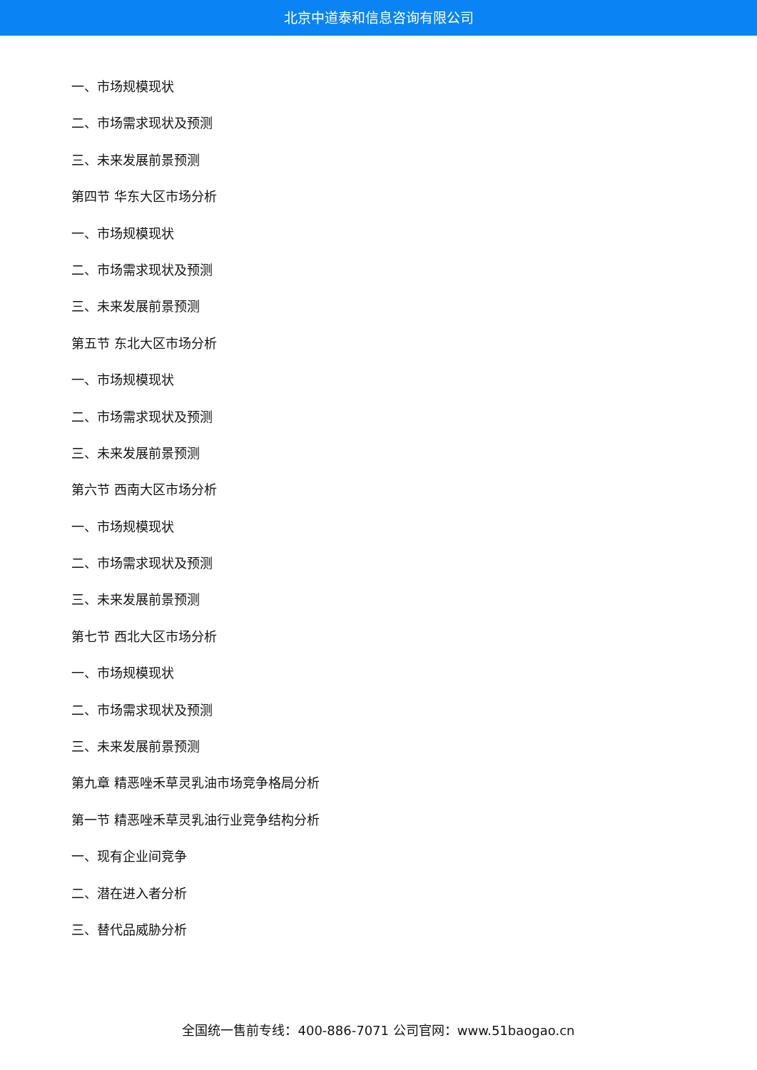北京中道泰和信息咨询有限公司
一、市场规模现状
二、市场需求现状及预测
三、未来发展前景预测
第四节 华东大区市场分析
一、市场规模现状
二、市场需求现状及预测
三、未来发展前景预测
第五节 东北大区市场分析
一、市场规模现状
二、市场需求现状及预测
三、未来发展前景预测
第六节 西南大区市场分析
一、市场规模现状
二、市场需求现状及预测
三、未来发展前景预测
第七节 西北大区市场分析
一、市场规模现状
二、市场需求现状及预测
三、未来发展前景预测
第九章 精恶唑禾草灵乳油市场竞争格局分析
第一节 精恶唑禾草灵乳油行业竞争结构分析
一、现有企业间竞争
二、潜在进入者分析
三、替代品威胁分析
全国统一售前专线：400-886-7071 公司官网：www.51baogao.cn